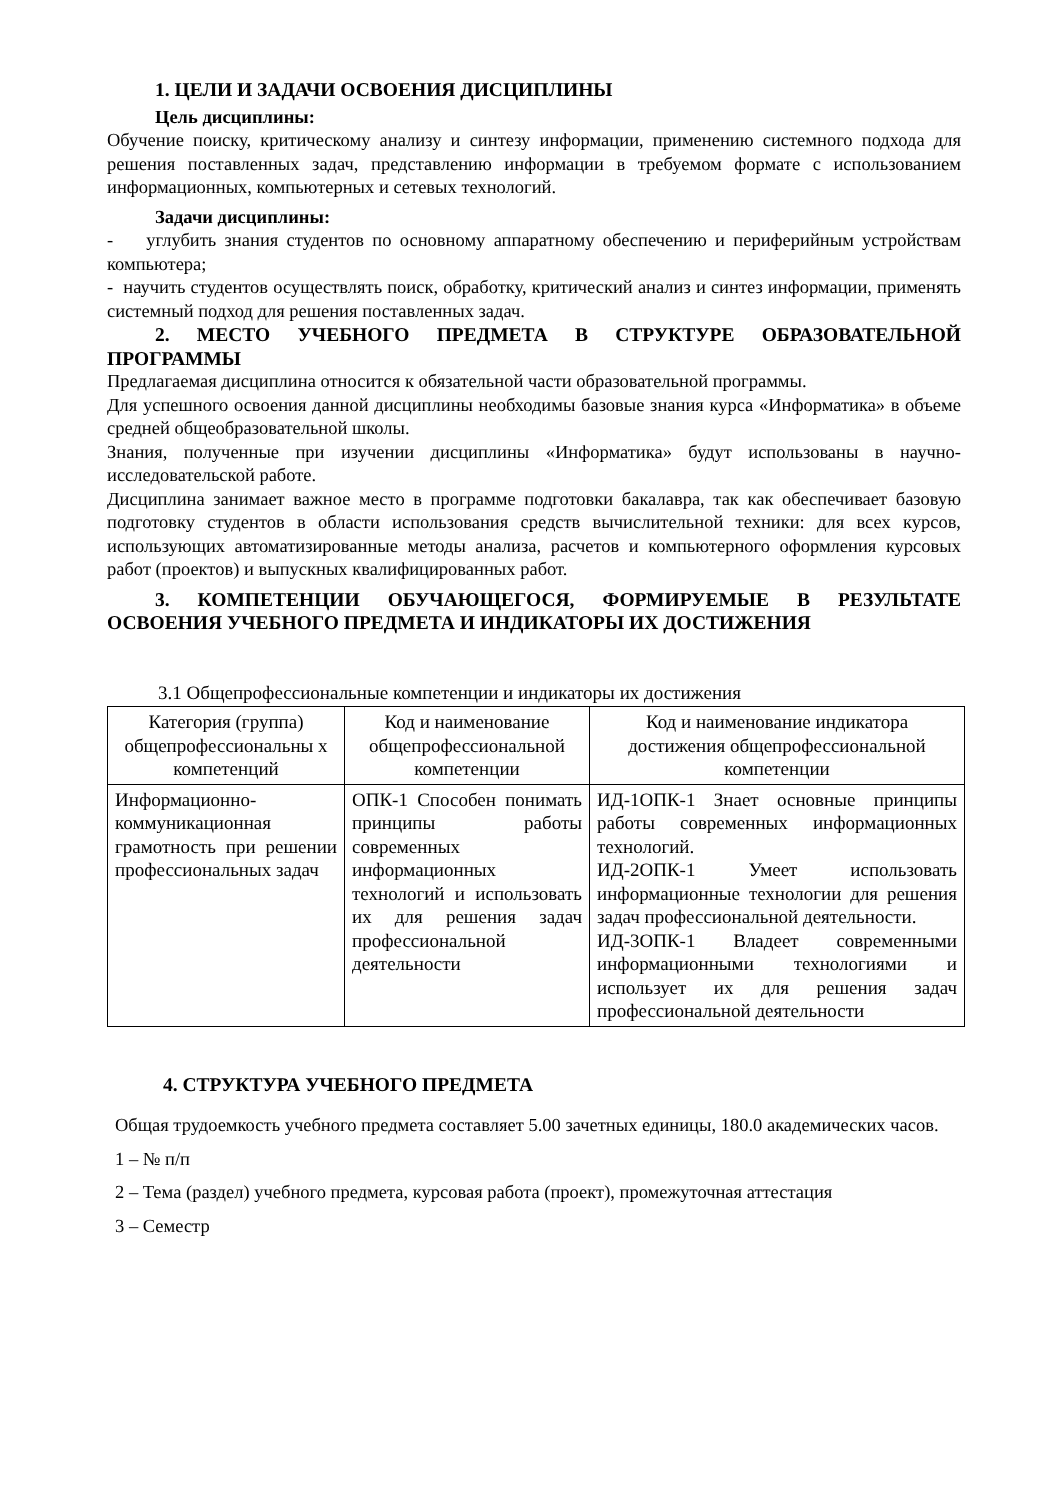1. ЦЕЛИ И ЗАДАЧИ ОСВОЕНИЯ ДИСЦИПЛИНЫ
Цель дисциплины:
Обучение поиску, критическому анализу и синтезу информации, применению системного подхода для решения поставленных задач, представлению информации в требуемом формате с использованием информационных, компьютерных и сетевых технологий.
Задачи дисциплины:
- углубить знания студентов по основному аппаратному обеспечению и периферийным устройствам компьютера;
- научить студентов осуществлять поиск, обработку, критический анализ и синтез информации, применять системный подход для решения поставленных задач.
2. МЕСТО УЧЕБНОГО ПРЕДМЕТА В СТРУКТУРЕ ОБРАЗОВАТЕЛЬНОЙ ПРОГРАММЫ
Предлагаемая дисциплина относится к обязательной части образовательной программы.
Для успешного освоения данной дисциплины необходимы базовые знания курса «Информатика» в объеме средней общеобразовательной школы.
Знания, полученные при изучении дисциплины «Информатика» будут использованы в научно-исследовательской работе.
Дисциплина занимает важное место в программе подготовки бакалавра, так как обеспечивает базовую подготовку студентов в области использования средств вычислительной техники: для всех курсов, использующих автоматизированные методы анализа, расчетов и компьютерного оформления курсовых работ (проектов) и выпускных квалифицированных работ.
3. КОМПЕТЕНЦИИ ОБУЧАЮЩЕГОСЯ, ФОРМИРУЕМЫЕ В РЕЗУЛЬТАТЕ ОСВОЕНИЯ УЧЕБНОГО ПРЕДМЕТА И ИНДИКАТОРЫ ИХ ДОСТИЖЕНИЯ
3.1 Общепрофессиональные компетенции и индикаторы их достижения
| Категория (группа) общепрофессиональны х компетенций | Код и наименование общепрофессиональной компетенции | Код и наименование индикатора достижения общепрофессиональной компетенции |
| --- | --- | --- |
| Информационно-коммуникационная грамотность при решении профессиональных задач | ОПК-1 Способен понимать принципы работы современных информационных технологий и использовать их для решения задач профессиональной деятельности | ИД-1ОПК-1 Знает основные принципы работы современных информационных технологий. ИД-2ОПК-1 Умеет использовать информационные технологии для решения задач профессиональной деятельности. ИД-3ОПК-1 Владеет современными информационными технологиями и использует их для решения задач профессиональной деятельности |
4. СТРУКТУРА УЧЕБНОГО ПРЕДМЕТА
Общая трудоемкость учебного предмета составляет 5.00 зачетных единицы, 180.0 академических часов.
1 – № п/п
2 – Тема (раздел) учебного предмета, курсовая работа (проект), промежуточная аттестация
3 – Семестр